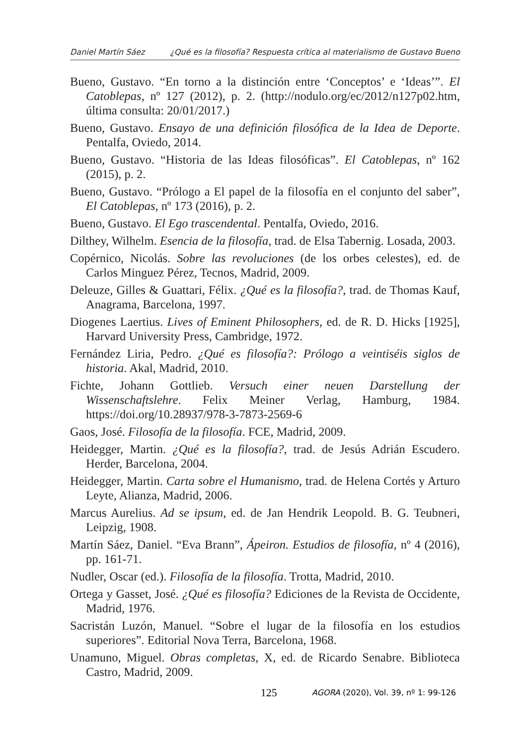Daniel Martín Sáez ¿Qué es la filosofía? Respuesta crítica al materialismo de Gustavo Bueno
Bueno, Gustavo. “En torno a la distinción entre ‘Conceptos’ e ‘Ideas’”. El Catoblepas, nº 127 (2012), p. 2. (http://nodulo.org/ec/2012/n127p02.htm, última consulta: 20/01/2017.)
Bueno, Gustavo. Ensayo de una definición filosófica de la Idea de Deporte. Pentalfa, Oviedo, 2014.
Bueno, Gustavo. “Historia de las Ideas filosóficas”. El Catoblepas, nº 162 (2015), p. 2.
Bueno, Gustavo. “Prólogo a El papel de la filosofía en el conjunto del saber”, El Catoblepas, nº 173 (2016), p. 2.
Bueno, Gustavo. El Ego trascendental. Pentalfa, Oviedo, 2016.
Dilthey, Wilhelm. Esencia de la filosofía, trad. de Elsa Tabernig. Losada, 2003.
Copérnico, Nicolás. Sobre las revoluciones (de los orbes celestes), ed. de Carlos Minguez Pérez, Tecnos, Madrid, 2009.
Deleuze, Gilles & Guattari, Félix. ¿Qué es la filosofía?, trad. de Thomas Kauf, Anagrama, Barcelona, 1997.
Diogenes Laertius. Lives of Eminent Philosophers, ed. de R. D. Hicks [1925], Harvard University Press, Cambridge, 1972.
Fernández Liria, Pedro. ¿Qué es filosofía?: Prólogo a veintiséis siglos de historia. Akal, Madrid, 2010.
Fichte, Johann Gottlieb. Versuch einer neuen Darstellung der Wissenschaftslehre. Felix Meiner Verlag, Hamburg, 1984. https://doi.org/10.28937/978-3-7873-2569-6
Gaos, José. Filosofía de la filosofía. FCE, Madrid, 2009.
Heidegger, Martin. ¿Qué es la filosofía?, trad. de Jesús Adrián Escudero. Herder, Barcelona, 2004.
Heidegger, Martin. Carta sobre el Humanismo, trad. de Helena Cortés y Arturo Leyte, Alianza, Madrid, 2006.
Marcus Aurelius. Ad se ipsum, ed. de Jan Hendrik Leopold. B. G. Teubneri, Leipzig, 1908.
Martín Sáez, Daniel. “Eva Brann”, Ápeiron. Estudios de filosofía, nº 4 (2016), pp. 161-71.
Nudler, Oscar (ed.). Filosofía de la filosofía. Trotta, Madrid, 2010.
Ortega y Gasset, José. ¿Qué es filosofía? Ediciones de la Revista de Occidente, Madrid, 1976.
Sacristán Luzón, Manuel. “Sobre el lugar de la filosofía en los estudios superiores”. Editorial Nova Terra, Barcelona, 1968.
Unamuno, Miguel. Obras completas, X, ed. de Ricardo Senabre. Biblioteca Castro, Madrid, 2009.
125 AGORA (2020), Vol. 39, nº 1: 99-126